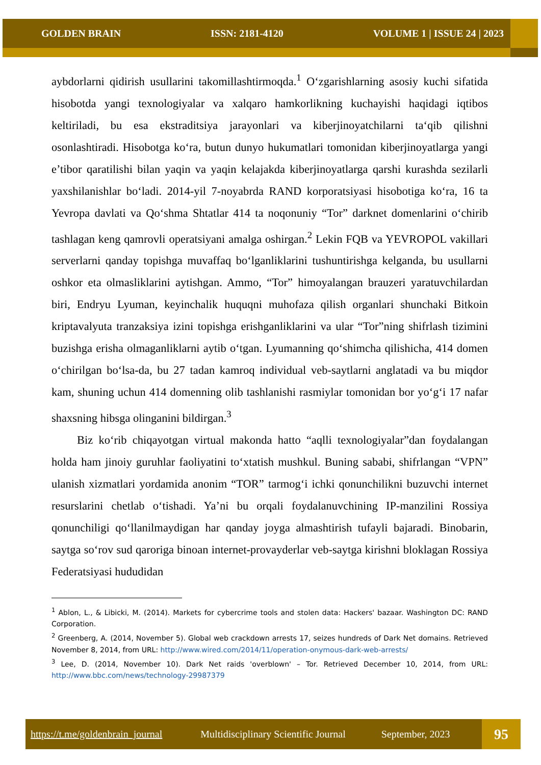GOLDEN BRAIN ISSN: 2181-4120 VOLUME 1 | ISSUE 24 | 2023
aybdorlarni qidirish usullarini takomillashtirmoqda.<sup>1</sup> O‘zgarishlarning asosiy kuchi sifatida hisobotda yangi texnologiyalar va xalqaro hamkorlikning kuchayishi haqidagi iqtibos keltiriladi, bu esa ekstraditsiya jarayonlari va kiberjinoyatchilarni ta‘qib qilishni osonlashtiradi. Hisobotga ko‘ra, butun dunyo hukumatlari tomonidan kiberjinoyatlarga yangi e’tibor qaratilishi bilan yaqin va yaqin kelajakda kiberjinoyatlarga qarshi kurashda sezilarli yaxshilanishlar bo‘ladi. 2014-yil 7-noyabrda RAND korporatsiyasi hisobotiga ko‘ra, 16 ta Yevropa davlati va Qo‘shma Shtatlar 414 ta noqonuniy “Tor” darknet domenlarini o‘chirib tashlagan keng qamrovli operatsiyani amalga oshirgan.<sup>2</sup> Lekin FQB va YEVROPOL vakillari serverlarni qanday topishga muvaffaq bo‘lganliklarini tushuntirishga kelganda, bu usullarni oshkor eta olmasliklarini aytishgan. Ammo, “Tor” himoyalangan brauzeri yaratuvchilardan biri, Endryu Lyuman, keyinchalik huquqni muhofaza qilish organlari shunchaki Bitkoin kriptavalyuta tranzaksiya izini topishga erishganliklarini va ular “Tor”ning shifrlash tizimini buzishga erisha olmaganliklarni aytib o‘tgan. Lyumanning qo‘shimcha qilishicha, 414 domen o‘chirilgan bo‘lsa-da, bu 27 tadan kamroq individual veb-saytlarni anglatadi va bu miqdor kam, shuning uchun 414 domenning olib tashlanishi rasmiylar tomonidan bor yo‘g‘i 17 nafar shaxsning hibsga olinganini bildirgan.<sup>3</sup>
Biz ko‘rib chiqayotgan virtual makonda hatto “aqlli texnologiyalar”dan foydalangan holda ham jinoiy guruhlar faoliyatini to‘xtatish mushkul. Buning sababi, shifrlangan “VPN” ulanish xizmatlari yordamida anonim “TOR” tarmog‘i ichki qonunchilikni buzuvchi internet resurslarini chetlab o‘tishadi. Ya’ni bu orqali foydalanuvchining IP-manzilini Rossiya qonunchiligi qo‘llanilmaydigan har qanday joyga almashtirish tufayli bajaradi. Binobarin, saytga so‘rov sud qaroriga binoan internet-provayderlar veb-saytga kirishni bloklagan Rossiya Federatsiyasi hududidan
<sup>1</sup> Ablon, L., & Libicki, M. (2014). Markets for cybercrime tools and stolen data: Hackers' bazaar. Washington DC: RAND Corporation.
<sup>2</sup> Greenberg, A. (2014, November 5). Global web crackdown arrests 17, seizes hundreds of Dark Net domains. Retrieved November 8, 2014, from URL: http://www.wired.com/2014/11/operation-onymous-dark-web-arrests/
<sup>3</sup> Lee, D. (2014, November 10). Dark Net raids 'overblown' – Tor. Retrieved December 10, 2014, from URL: http://www.bbc.com/news/technology-29987379
https://t.me/goldenbrain_journal Multidisciplinary Scientific Journal September, 2023
95